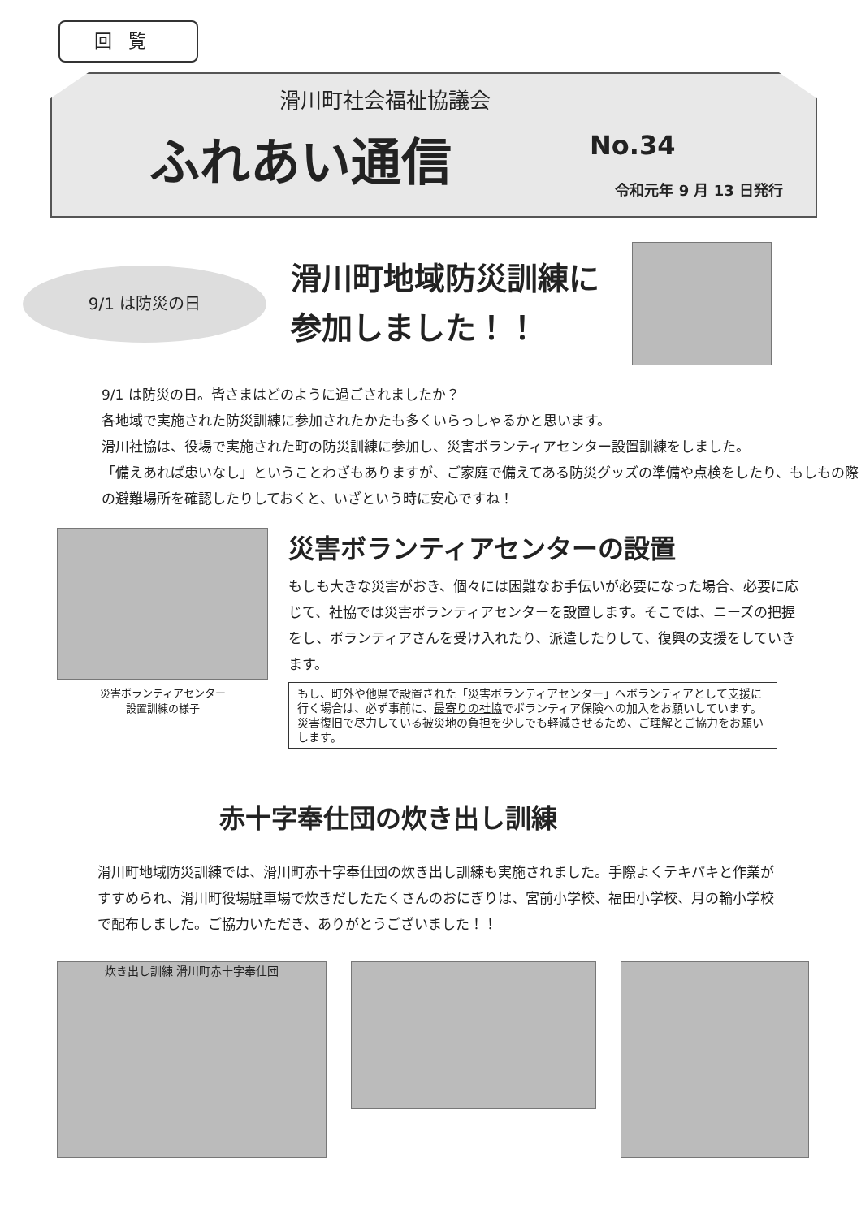回覧
滑川町社会福祉協議会
ふれあい通信 No.34
令和元年 9 月 13 日発行
9/1 は防災の日
滑川町地域防災訓練に
参加しました！！
9/1 は防災の日。皆さまはどのように過ごされましたか？
各地域で実施された防災訓練に参加されたかたも多くいらっしゃるかと思います。
滑川社協は、役場で実施された町の防災訓練に参加し、災害ボランティアセンター設置訓練をしました。
「備えあれば患いなし」ということわざもありますが、ご家庭で備えてある防災グッズの準備や点検をしたり、もしもの際の避難場所を確認したりしておくと、いざという時に安心ですね！
災害ボランティアセンター
設置訓練の様子
災害ボランティアセンターの設置
もしも大きな災害がおき、個々には困難なお手伝いが必要になった場合、必要に応じて、社協では災害ボランティアセンターを設置します。そこでは、ニーズの把握をし、ボランティアさんを受け入れたり、派遣したりして、復興の支援をしていきます。
もし、町外や他県で設置された「災害ボランティアセンター」へボランティアとして支援に行く場合は、必ず事前に、最寄りの社協でボランティア保険への加入をお願いしています。災害復旧で尽力している被災地の負担を少しでも軽減させるため、ご理解とご協力をお願いします。
赤十字奉仕団の炊き出し訓練
滑川町地域防災訓練では、滑川町赤十字奉仕団の炊き出し訓練も実施されました。手際よくテキパキと作業がすすめられ、滑川町役場駐車場で炊きだしたたくさんのおにぎりは、宮前小学校、福田小学校、月の輪小学校で配布しました。ご協力いただき、ありがとうございました！！
炊き出し訓練 滑川町赤十字奉仕団